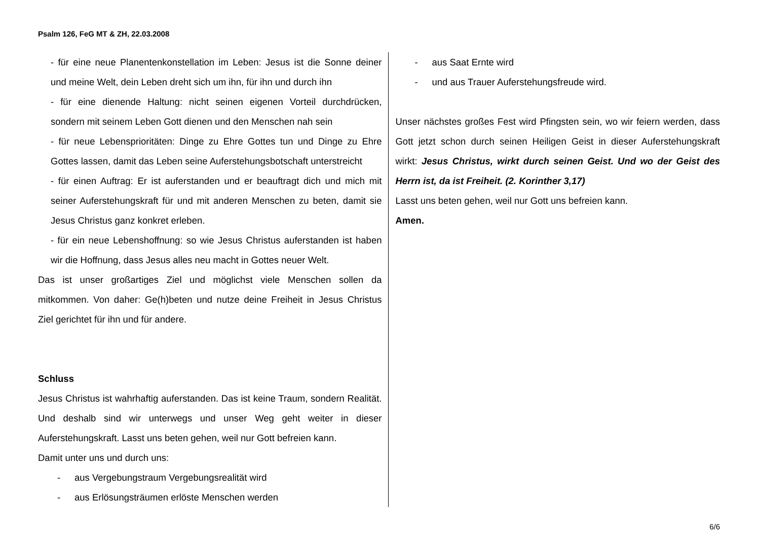Psalm 126, FeG MT & ZH, 22.03.2008
- für eine neue Planentenkonstellation im Leben: Jesus ist die Sonne deiner und meine Welt, dein Leben dreht sich um ihn, für ihn und durch ihn
- für eine dienende Haltung: nicht seinen eigenen Vorteil durchdrücken, sondern mit seinem Leben Gott dienen und den Menschen nah sein
- für neue Lebensprioritäten: Dinge zu Ehre Gottes tun und Dinge zu Ehre Gottes lassen, damit das Leben seine Auferstehungsbotschaft unterstreicht
- für einen Auftrag: Er ist auferstanden und er beauftragt dich und mich mit seiner Auferstehungskraft für und mit anderen Menschen zu beten, damit sie Jesus Christus ganz konkret erleben.
- für ein neue Lebenshoffnung: so wie Jesus Christus auferstanden ist haben wir die Hoffnung, dass Jesus alles neu macht in Gottes neuer Welt.
Das ist unser großartiges Ziel und möglichst viele Menschen sollen da mitkommen. Von daher: Ge(h)beten und nutze deine Freiheit in Jesus Christus Ziel gerichtet für ihn und für andere.
Schluss
Jesus Christus ist wahrhaftig auferstanden. Das ist keine Traum, sondern Realität. Und deshalb sind wir unterwegs und unser Weg geht weiter in dieser Auferstehungskraft. Lasst uns beten gehen, weil nur Gott befreien kann.
Damit unter uns und durch uns:
- aus Vergebungstraum Vergebungsrealität wird
- aus Erlösungsträumen erlöste Menschen werden
- aus Saat Ernte wird
- und aus Trauer Auferstehungsfreude wird.
Unser nächstes großes Fest wird Pfingsten sein, wo wir feiern werden, dass Gott jetzt schon durch seinen Heiligen Geist in dieser Auferstehungskraft wirkt: Jesus Christus, wirkt durch seinen Geist. Und wo der Geist des Herrn ist, da ist Freiheit. (2. Korinther 3,17)
Lasst uns beten gehen, weil nur Gott uns befreien kann.
Amen.
6/6